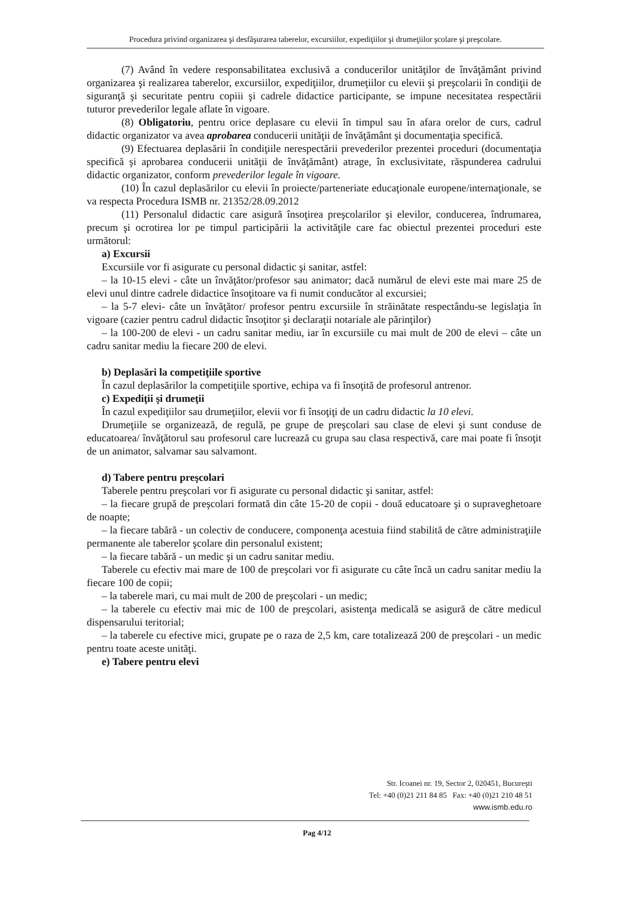Procedura privind organizarea şi desfăşurarea taberelor, excursiilor, expediţiilor şi drumeţiilor şcolare şi preşcolare.
(7) Având în vedere responsabilitatea exclusivă a conducerilor unităţilor de învăţământ privind organizarea şi realizarea taberelor, excursiilor, expediţiilor, drumeţiilor cu elevii şi preşcolarii în condiţii de siguranţă şi securitate pentru copiii şi cadrele didactice participante, se impune necesitatea respectării tuturor prevederilor legale aflate în vigoare.
(8) Obligatoriu, pentru orice deplasare cu elevii în timpul sau în afara orelor de curs, cadrul didactic organizator va avea aprobarea conducerii unităţii de învăţământ şi documentaţia specifică.
(9) Efectuarea deplasării în condiţiile nerespectării prevederilor prezentei proceduri (documentaţia specifică şi aprobarea conducerii unităţii de învăţământ) atrage, în exclusivitate, răspunderea cadrului didactic organizator, conform prevederilor legale în vigoare.
(10) În cazul deplasărilor cu elevii în proiecte/parteneriate educaţionale europene/internaţionale, se va respecta Procedura ISMB nr. 21352/28.09.2012
(11) Personalul didactic care asigură însoţirea preşcolarilor şi elevilor, conducerea, îndrumarea, precum şi ocrotirea lor pe timpul participării la activităţile care fac obiectul prezentei proceduri este următorul:
a) Excursii
Excursiile vor fi asigurate cu personal didactic şi sanitar, astfel:
– la 10-15 elevi - câte un învăţător/profesor sau animator; dacă numărul de elevi este mai mare 25 de elevi unul dintre cadrele didactice însoţitoare va fi numit conducător al excursiei;
– la 5-7 elevi- câte un învăţător/ profesor pentru excursiile în străinătate respectându-se legislaţia în vigoare (cazier pentru cadrul didactic însoţitor şi declaraţii notariale ale părinţilor)
– la 100-200 de elevi - un cadru sanitar mediu, iar în excursiile cu mai mult de 200 de elevi – câte un cadru sanitar mediu la fiecare 200 de elevi.
b) Deplasări la competiţiile sportive
În cazul deplasărilor la competiţiile sportive, echipa va fi însoţită de profesorul antrenor.
c) Expediţii şi drumeţii
În cazul expediţiilor sau drumeţiilor, elevii vor fi însoţiţi de un cadru didactic la 10 elevi.
Drumeţiile se organizează, de regulă, pe grupe de preşcolari sau clase de elevi şi sunt conduse de educatoarea/ învăţătorul sau profesorul care lucrează cu grupa sau clasa respectivă, care mai poate fi însoţit de un animator, salvamar sau salvamont.
d) Tabere pentru preşcolari
Taberele pentru preşcolari vor fi asigurate cu personal didactic şi sanitar, astfel:
– la fiecare grupă de preşcolari formată din câte 15-20 de copii - două educatoare şi o supraveghetoare de noapte;
– la fiecare tabără - un colectiv de conducere, componenţa acestuia fiind stabilită de către administraţiile permanente ale taberelor şcolare din personalul existent;
– la fiecare tabără - un medic şi un cadru sanitar mediu.
Taberele cu efectiv mai mare de 100 de preşcolari vor fi asigurate cu câte încă un cadru sanitar mediu la fiecare 100 de copii;
– la taberele mari, cu mai mult de 200 de preşcolari - un medic;
– la taberele cu efectiv mai mic de 100 de preşcolari, asistenţa medicală se asigură de către medicul dispensarului teritorial;
– la taberele cu efective mici, grupate pe o raza de 2,5 km, care totalizează 200 de preşcolari - un medic pentru toate aceste unităţi.
e) Tabere pentru elevi
Str. Icoanei nr. 19, Sector 2, 020451, Bucureşti
Tel: +40 (0)21 211 84 85 Fax: +40 (0)21 210 48 51
www.ismb.edu.ro
Pag 4/12